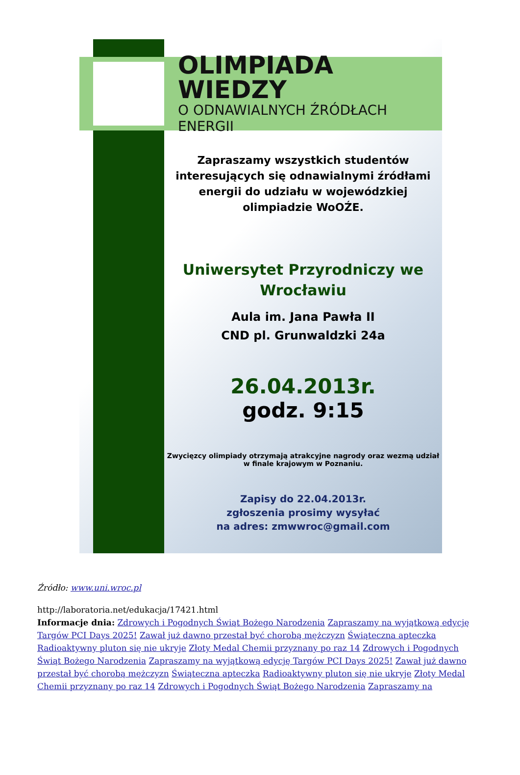OLIMPIADA WIEDZY
O ODNAWIALNYCH ŹRÓDŁACH ENERGII
Zapraszamy wszystkich studentów interesujących się odnawialnymi źródłami energii do udziału w wojewódzkiej olimpiadzie WoOŹE.
Uniwersytet Przyrodniczy we Wrocławiu
Aula im. Jana Pawła II
CND pl. Grunwaldzki 24a
26.04.2013r.
godz. 9:15
Zwycięzcy olimpiady otrzymają atrakcyjne nagrody oraz wezmą udział w finale krajowym w Poznaniu.
Zapisy do 22.04.2013r.
zgłoszenia prosimy wysyłać
na adres: zmwwroc@gmail.com
Źródło: www.uni.wroc.pl
http://laboratoria.net/edukacja/17421.html
Informacje dnia: Zdrowych i Pogodnych Świąt Bożego Narodzenia Zapraszamy na wyjątkową edycję Targów PCI Days 2025! Zawał już dawno przestał być chorobą mężczyzn Świąteczna apteczka Radioaktywny pluton się nie ukryje Złoty Medal Chemii przyznany po raz 14 Zdrowych i Pogodnych Świąt Bożego Narodzenia Zapraszamy na wyjątkową edycję Targów PCI Days 2025! Zawał już dawno przestał być chorobą mężczyzn Świąteczna apteczka Radioaktywny pluton się nie ukryje Złoty Medal Chemii przyznany po raz 14 Zdrowych i Pogodnych Świąt Bożego Narodzenia Zapraszamy na